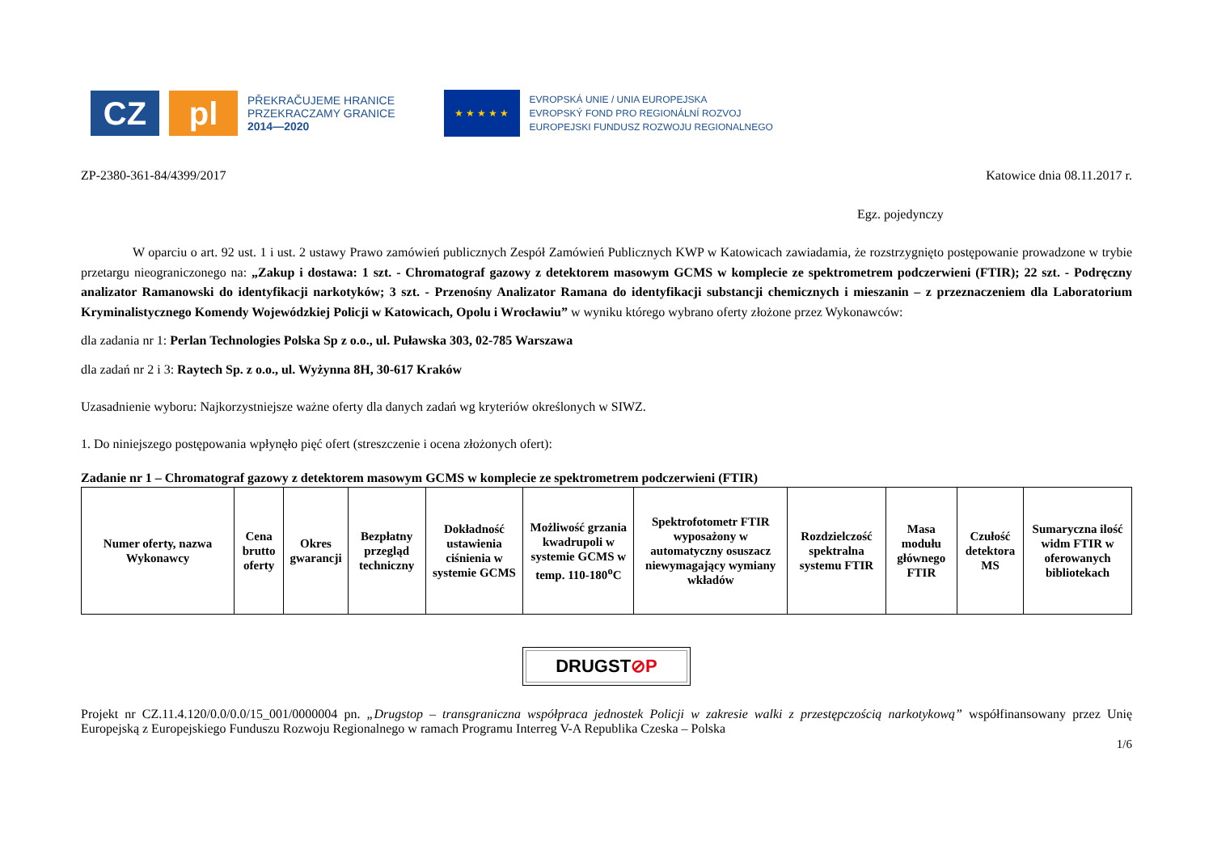CZ pl
PŘEKRAČUJEME HRANICE
PRZEKRACZAMY GRANICE
2014—2020
★ ★ ★ ★ ★
EVROPSKÁ UNIE / UNIA EUROPEJSKA
EVROPSKÝ FOND PRO REGIONÁLNÍ ROZVOJ
EUROPEJSKI FUNDUSZ ROZWOJU REGIONALNEGO
ZP-2380-361-84/4399/2017 Katowice dnia 08.11.2017 r.
Egz. pojedynczy
W oparciu o art. 92 ust. 1 i ust. 2 ustawy Prawo zamówień publicznych Zespół Zamówień Publicznych KWP w Katowicach zawiadamia, że rozstrzygnięto postępowanie prowadzone w trybie przetargu nieograniczonego na: „Zakup i dostawa: 1 szt. - Chromatograf gazowy z detektorem masowym GCMS w komplecie ze spektrometrem podczerwieni (FTIR); 22 szt. - Podręczny analizator Ramanowski do identyfikacji narkotyków; 3 szt. - Przenośny Analizator Ramana do identyfikacji substancji chemicznych i mieszanin – z przeznaczeniem dla Laboratorium Kryminalistycznego Komendy Wojewódzkiej Policji w Katowicach, Opolu i Wrocławiu” w wyniku którego wybrano oferty złożone przez Wykonawców:
dla zadania nr 1: Perlan Technologies Polska Sp z o.o., ul. Puławska 303, 02-785 Warszawa
dla zadań nr 2 i 3: Raytech Sp. z o.o., ul. Wyżynna 8H, 30-617 Kraków
Uzasadnienie wyboru: Najkorzystniejsze ważne oferty dla danych zadań wg kryteriów określonych w SIWZ.
1. Do niniejszego postępowania wpłynęło pięć ofert (streszczenie i ocena złożonych ofert):
Zadanie nr 1 – Chromatograf gazowy z detektorem masowym GCMS w komplecie ze spektrometrem podczerwieni (FTIR)
| Numer oferty, nazwa Wykonawcy | Cena brutto oferty | Okres gwarancji | Bezpłatny przegląd techniczny | Dokładność ustawienia ciśnienia w systemie GCMS | Możliwość grzania kwadrupoli w systemie GCMS w temp. 110-180<sup>o</sup>C | Spektrofotometr FTIR wyposażony w automatyczny osuszacz niewymagający wymiany wkładów | Rozdzielczość spektralna systemu FTIR | Masa modułu głównego FTIR | Czułość detektora MS | Sumaryczna ilość widm FTIR w oferowanych bibliotekach |
| --- | --- | --- | --- | --- | --- | --- | --- | --- | --- | --- |
DRUGST⊘P
Projekt nr CZ.11.4.120/0.0/0.0/15_001/0000004 pn. „Drugstop – transgraniczna współpraca jednostek Policji w zakresie walki z przestępczością narkotykową” współfinansowany przez Unię Europejską z Europejskiego Funduszu Rozwoju Regionalnego w ramach Programu Interreg V-A Republika Czeska – Polska
1/6